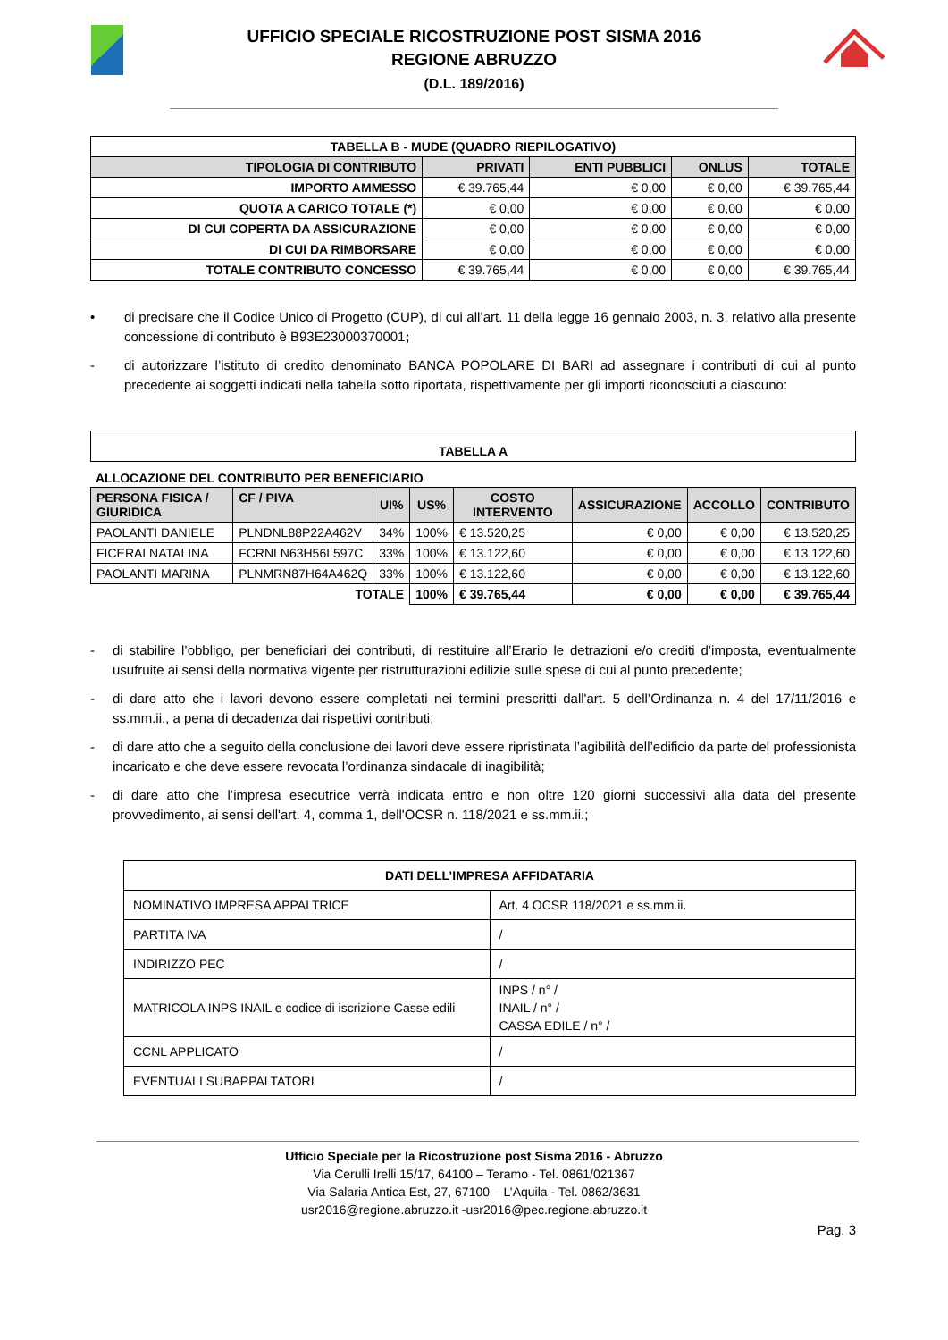UFFICIO SPECIALE RICOSTRUZIONE POST SISMA 2016
REGIONE ABRUZZO
(D.L. 189/2016)
| TABELLA B - MUDE (QUADRO RIEPILOGATIVO) | | | | |
| TIPOLOGIA DI CONTRIBUTO | PRIVATI | ENTI PUBBLICI | ONLUS | TOTALE |
| IMPORTO AMMESSO | € 39.765,44 | € 0,00 | € 0,00 | € 39.765,44 |
| QUOTA A CARICO TOTALE (*) | € 0,00 | € 0,00 | € 0,00 | € 0,00 |
| DI CUI COPERTA DA ASSICURAZIONE | € 0,00 | € 0,00 | € 0,00 | € 0,00 |
| DI CUI DA RIMBORSARE | € 0,00 | € 0,00 | € 0,00 | € 0,00 |
| TOTALE CONTRIBUTO CONCESSO | € 39.765,44 | € 0,00 | € 0,00 | € 39.765,44 |
• di precisare che il Codice Unico di Progetto (CUP), di cui all’art. 11 della legge 16 gennaio 2003, n. 3, relativo alla presente concessione di contributo è B93E23000370001;
- di autorizzare l’istituto di credito denominato BANCA POPOLARE DI BARI ad assegnare i contributi di cui al punto precedente ai soggetti indicati nella tabella sotto riportata, rispettivamente per gli importi riconosciuti a ciascuno:
| TABELLA A |
ALLOCAZIONE DEL CONTRIBUTO PER BENEFICIARIO
| PERSONA FISICA / GIURIDICA | CF / PIVA | UI% | US% | COSTO INTERVENTO | ASSICURAZIONE | ACCOLLO | CONTRIBUTO |
| --- | --- | --- | --- | --- | --- | --- | --- |
| PAOLANTI DANIELE | PLNDNL88P22A462V | 34% | 100% | € 13.520,25 | € 0,00 | € 0,00 | € 13.520,25 |
| FICERAI NATALINA | FCRNLN63H56L597C | 33% | 100% | € 13.122,60 | € 0,00 | € 0,00 | € 13.122,60 |
| PAOLANTI MARINA | PLNMRN87H64A462Q | 33% | 100% | € 13.122,60 | € 0,00 | € 0,00 | € 13.122,60 |
| TOTALE | | | 100% | € 39.765,44 | € 0,00 | € 0,00 | € 39.765,44 |
- di stabilire l’obbligo, per beneficiari dei contributi, di restituire all’Erario le detrazioni e/o crediti d’imposta, eventualmente usufruite ai sensi della normativa vigente per ristrutturazioni edilizie sulle spese di cui al punto precedente;
- di dare atto che i lavori devono essere completati nei termini prescritti dall'art. 5 dell’Ordinanza n. 4 del 17/11/2016 e ss.mm.ii., a pena di decadenza dai rispettivi contributi;
- di dare atto che a seguito della conclusione dei lavori deve essere ripristinata l’agibilità dell’edificio da parte del professionista incaricato e che deve essere revocata l’ordinanza sindacale di inagibilità;
- di dare atto che l’impresa esecutrice verrà indicata entro e non oltre 120 giorni successivi alla data del presente provvedimento, ai sensi dell'art. 4, comma 1, dell'OCSR n. 118/2021 e ss.mm.ii.;
| DATI DELL’IMPRESA AFFIDATARIA | |
| NOMINATIVO IMPRESA APPALTRICE | Art. 4 OCSR 118/2021 e ss.mm.ii. |
| PARTITA IVA | / |
| INDIRIZZO PEC | / |
| MATRICOLA INPS INAIL e codice di iscrizione Casse edili | INPS / n° / INAIL / n° / CASSA EDILE / n° / |
| CCNL APPLICATO | / |
| EVENTUALI SUBAPPALTATORI | / |
Ufficio Speciale per la Ricostruzione post Sisma 2016 - Abruzzo
Via Cerulli Irelli 15/17, 64100 – Teramo - Tel. 0861/021367
Via Salaria Antica Est, 27, 67100 – L’Aquila - Tel. 0862/3631
usr2016@regione.abruzzo.it -usr2016@pec.regione.abruzzo.it
Pag. 3